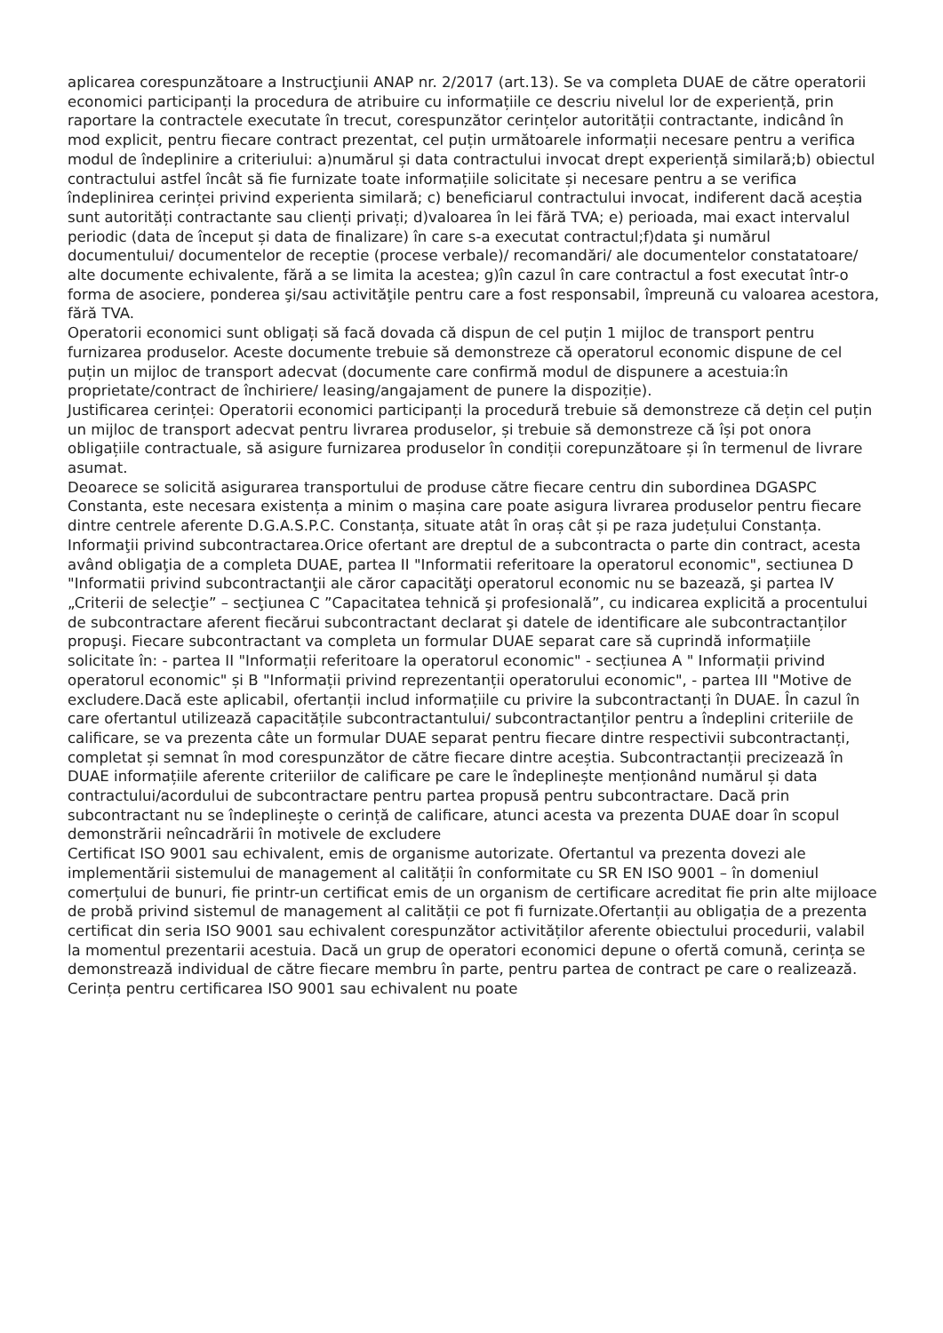aplicarea corespunzătoare a Instrucţiunii ANAP nr. 2/2017 (art.13). Se va completa DUAE de către operatorii economici participanți la procedura de atribuire cu informațiile ce descriu nivelul lor de experiență, prin raportare la contractele executate în trecut, corespunzător cerințelor autorității contractante, indicând în mod explicit, pentru fiecare contract prezentat, cel puțin următoarele informații necesare pentru a verifica modul de îndeplinire a criteriului: a)numărul și data contractului invocat drept experiență similară;b) obiectul contractului astfel încât să fie furnizate toate informațiile solicitate și necesare pentru a se verifica îndeplinirea cerinței privind experienta similară; c) beneficiarul contractului invocat, indiferent dacă aceștia sunt autorități contractante sau clienți privați; d)valoarea în lei fără TVA; e) perioada, mai exact intervalul periodic (data de început și data de finalizare) în care s-a executat contractul;f)data şi numărul documentului/ documentelor de receptie (procese verbale)/ recomandări/ ale documentelor constatatoare/ alte documente echivalente, fără a se limita la acestea; g)în cazul în care contractul a fost executat într-o forma de asociere, ponderea şi/sau activităţile pentru care a fost responsabil, împreună cu valoarea acestora, fără TVA.
Operatorii economici sunt obligați să facă dovada că dispun de cel puțin 1 mijloc de transport pentru furnizarea produselor. Aceste documente trebuie să demonstreze că operatorul economic dispune de cel puțin un mijloc de transport adecvat (documente care confirmă modul de dispunere a acestuia:în proprietate/contract de închiriere/ leasing/angajament de punere la dispoziție).
Justificarea cerinței: Operatorii economici participanți la procedură trebuie să demonstreze că dețin cel puțin un mijloc de transport adecvat pentru livrarea produselor, și trebuie să demonstreze că își pot onora obligațiile contractuale, să asigure furnizarea produselor în condiții corepunzătoare și în termenul de livrare asumat.
Deoarece se solicită asigurarea transportului de produse către fiecare centru din subordinea DGASPC Constanta, este necesara existența a minim o mașina care poate asigura livrarea produselor pentru fiecare dintre centrele aferente D.G.A.S.P.C. Constanța, situate atât în oraș cât și pe raza județului Constanța.
Informaţii privind subcontractarea.Orice ofertant are dreptul de a subcontracta o parte din contract, acesta având obligaţia de a completa DUAE, partea II "Informatii referitoare la operatorul economic", sectiunea D "Informatii privind subcontractanţii ale căror capacităţi operatorul economic nu se bazează, şi partea IV „Criterii de selecţie” – secţiunea C ”Capacitatea tehnică şi profesională”, cu indicarea explicită a procentului de subcontractare aferent fiecărui subcontractant declarat şi datele de identificare ale subcontractanților propuşi. Fiecare subcontractant va completa un formular DUAE separat care să cuprindă informațiile solicitate în: - partea II "Informații referitoare la operatorul economic" - secțiunea A " Informații privind operatorul economic" și B "Informații privind reprezentanții operatorului economic", - partea III "Motive de excludere.Dacă este aplicabil, ofertanții includ informațiile cu privire la subcontractanți în DUAE. În cazul în care ofertantul utilizează capacitățile subcontractantului/ subcontractanților pentru a îndeplini criteriile de calificare, se va prezenta câte un formular DUAE separat pentru fiecare dintre respectivii subcontractanți, completat și semnat în mod corespunzător de către fiecare dintre aceștia. Subcontractanții precizează în DUAE informațiile aferente criteriilor de calificare pe care le îndeplinește menționând numărul și data contractului/acordului de subcontractare pentru partea propusă pentru subcontractare. Dacă prin subcontractant nu se îndeplinește o cerință de calificare, atunci acesta va prezenta DUAE doar în scopul demonstrării neîncadrării în motivele de excludere
Certificat ISO 9001 sau echivalent, emis de organisme autorizate. Ofertantul va prezenta dovezi ale implementării sistemului de management al calității în conformitate cu SR EN ISO 9001 – în domeniul comerțului de bunuri, fie printr-un certificat emis de un organism de certificare acreditat fie prin alte mijloace de probă privind sistemul de management al calității ce pot fi furnizate.Ofertanții au obligația de a prezenta certificat din seria ISO 9001 sau echivalent corespunzător activităților aferente obiectului procedurii, valabil la momentul prezentarii acestuia. Dacă un grup de operatori economici depune o ofertă comună, cerința se demonstrează individual de către fiecare membru în parte, pentru partea de contract pe care o realizează. Cerința pentru certificarea ISO 9001 sau echivalent nu poate